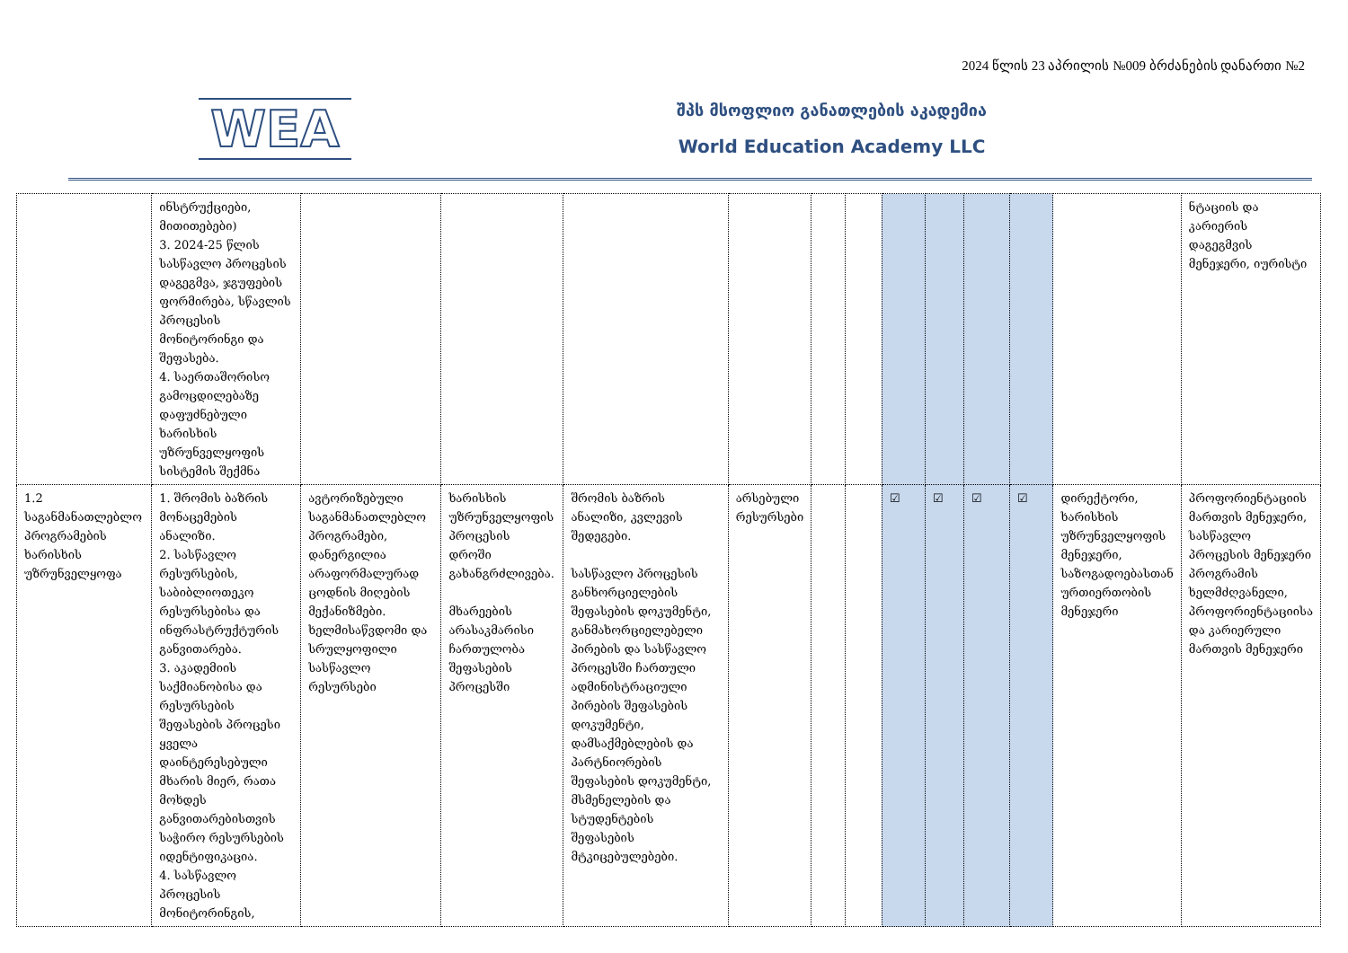2024 წლის 23 აპრილის №009 ბრძანების დანართი №2
WEA
შპს მსოფლიო განათლების აკადემია
World Education Academy LLC
| | ინსტრუქციები, მითითებები) 3. 2024-25 წლის სასწავლო პროცესის დაგეგმვა, ჯგუფების ფორმირება, სწავლის პროცესის მონიტორინგი და შეფასება. 4. საერთაშორისო გამოცდილებაზე დაფუძნებული ხარისხის უზრუნველყოფის სისტემის შექმნა | | | | | | | | | | | | ნტაციის და კარიერის დაგეგმვის მენეჯერი, იურისტი |
| 1.2 საგანმანათლებლო პროგრამების ხარისხის უზრუნველყოფა | 1. შრომის ბაზრის მონაცემების ანალიზი. 2. სასწავლო რესურსების, საბიბლიოთეკო რესურსებისა და ინფრასტრუქტურის განვითარება. 3. აკადემიის საქმიანობისა და რესურსების შეფასების პროცესი ყველა დაინტერესებული მხარის მიერ, რათა მოხდეს განვითარებისთვის საჭირო რესურსების იდენტიფიკაცია. 4. სასწავლო პროცესის მონიტორინგის, | ავტორიზებული საგანმანათლებლო პროგრამები, დანერგილია არაფორმალურად ცოდნის მიღების მექანიზმები. ხელმისაწვდომი და სრულყოფილი სასწავლო რესურსები | ხარისხის უზრუნველყოფის პროცესის დროში გახანგრძლივება. მხარეების არასაკმარისი ჩართულობა შეფასების პროცესში | შრომის ბაზრის ანალიზი, კვლევის შედეგები. სასწავლო პროცესის განხორციელების შეფასების დოკუმენტი, განმახორციელებელი პირების და სასწავლო პროცესში ჩართული ადმინისტრაციული პირების შეფასების დოკუმენტი, დამსაქმებლების და პარტნიორების შეფასების დოკუმენტი, მსმენელების და სტუდენტების შეფასების მტკიცებულებები. | არსებული რესურსები | | | ☑ | ☑ | ☑ | ☑ | დირექტორი, ხარისხის უზრუნველყოფის მენეჯერი, საზოგადოებასთან ურთიერთობის მენეჯერი | პროფორიენტაციის მართვის მენეჯერი, სასწავლო პროცესის მენეჯერი პროგრამის ხელმძღვანელი, პროფორიენტაციისა და კარიერული მართვის მენეჯერი |